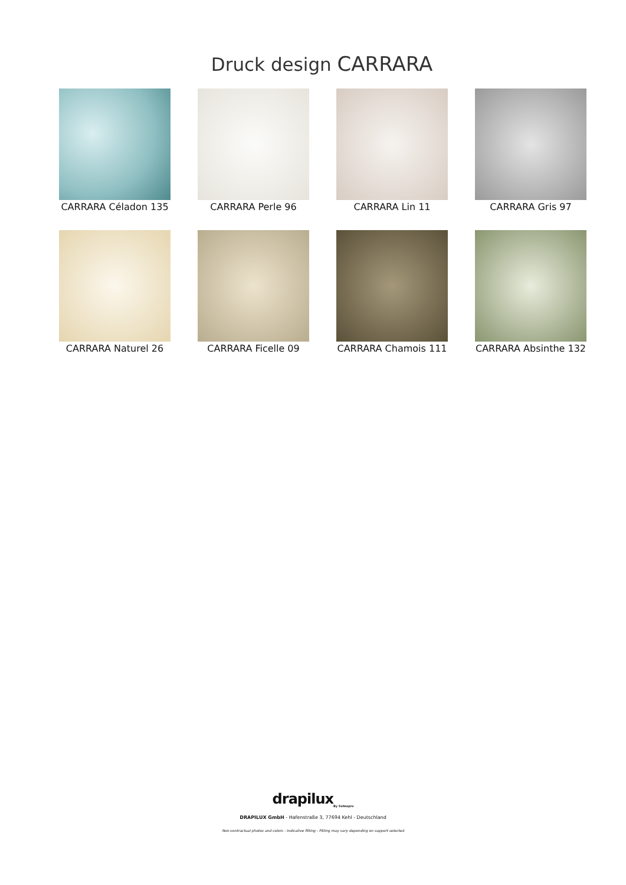Druck design CARRARA
CARRARA Céladon 135
CARRARA Perle 96
CARRARA Lin 11
CARRARA Gris 97
CARRARA Naturel 26
CARRARA Ficelle 09
CARRARA Chamois 111
CARRARA Absinthe 132
drapilux<sub>By Sotexpro</sub>
DRAPILUX GmbH - Hafenstraße 3, 77694 Kehl - Deutschland
Non-contractual photos and colors - Indicative fitting - Fitting may vary depending on support selected